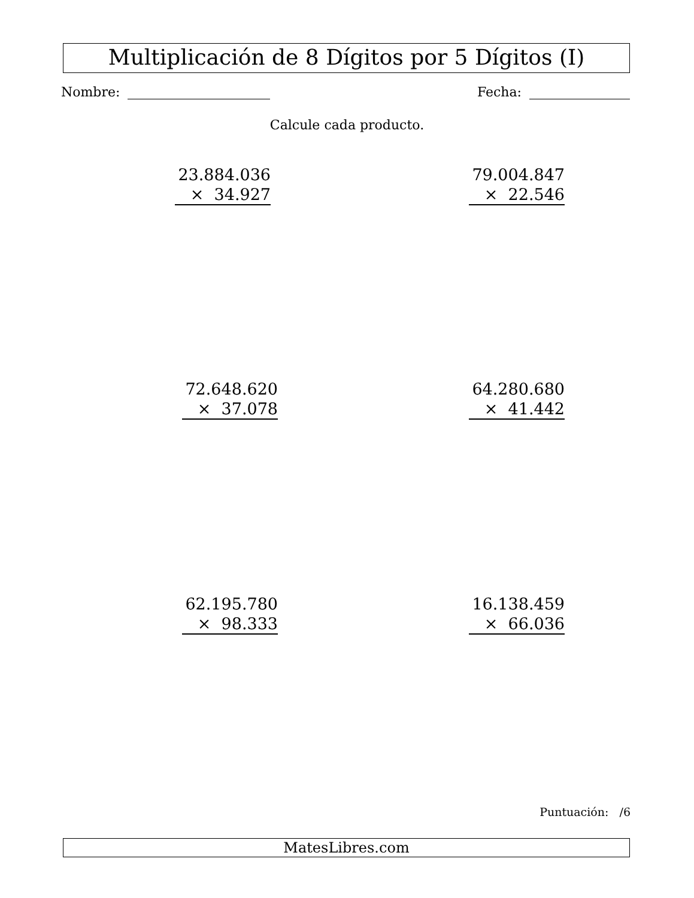Multiplicación de 8 Dígitos por 5 Dígitos (I)
Nombre: Fecha:
Calcule cada producto.
23.884.036
× 34.927
79.004.847
× 22.546
72.648.620
× 37.078
64.280.680
× 41.442
62.195.780
× 98.333
16.138.459
× 66.036
Puntuación: /6
MatesLibres.com